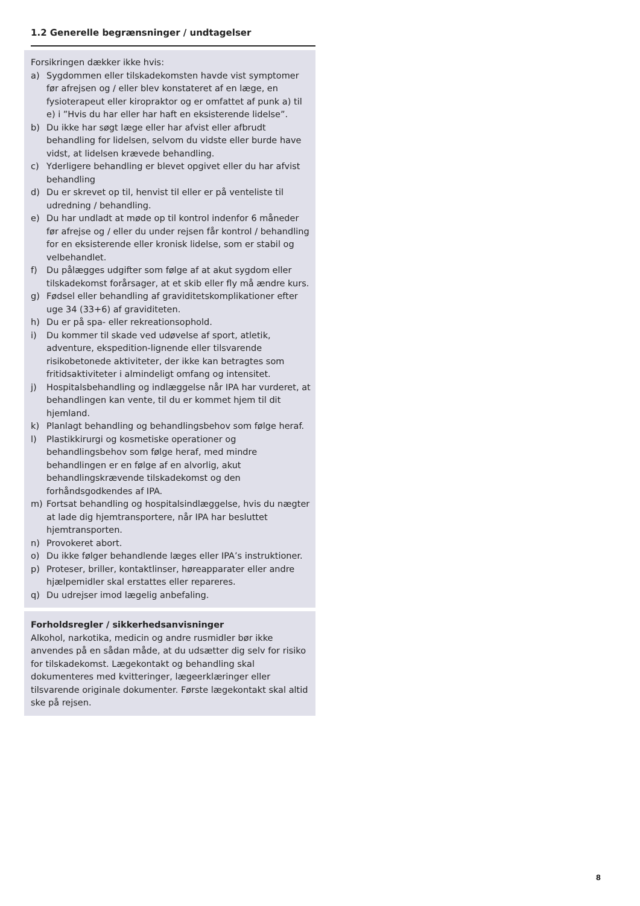1.2 Generelle begrænsninger / undtagelser
Forsikringen dækker ikke hvis:
a) Sygdommen eller tilskadekomsten havde vist symptomer før afrejsen og / eller blev konstateret af en læge, en fysioterapeut eller kiropraktor og er omfattet af punk a) til e) i ”Hvis du har eller har haft en eksisterende lidelse”.
b) Du ikke har søgt læge eller har afvist eller afbrudt behandling for lidelsen, selvom du vidste eller burde have vidst, at lidelsen krævede behandling.
c) Yderligere behandling er blevet opgivet eller du har afvist behandling
d) Du er skrevet op til, henvist til eller er på venteliste til udredning / behandling.
e) Du har undladt at møde op til kontrol indenfor 6 måneder før afrejse og / eller du under rejsen får kontrol / behandling for en eksisterende eller kronisk lidelse, som er stabil og velbehandlet.
f) Du pålægges udgifter som følge af at akut sygdom eller tilskadekomst forårsager, at et skib eller fly må ændre kurs.
g) Fødsel eller behandling af graviditetskomplikationer efter uge 34 (33+6) af graviditeten.
h) Du er på spa- eller rekreationsophold.
i) Du kommer til skade ved udøvelse af sport, atletik, adventure, ekspedition-lignende eller tilsvarende risikobetonede aktiviteter, der ikke kan betragtes som fritidsaktiviteter i almindeligt omfang og intensitet.
j) Hospitalsbehandling og indlæggelse når IPA har vurderet, at behandlingen kan vente, til du er kommet hjem til dit hjemland.
k) Planlagt behandling og behandlingsbehov som følge heraf.
l) Plastikkirurgi og kosmetiske operationer og behandlingsbehov som følge heraf, med mindre behandlingen er en følge af en alvorlig, akut behandlingskrævende tilskadekomst og den forhåndsgodkendes af IPA.
m) Fortsat behandling og hospitalsindlæggelse, hvis du nægter at lade dig hjemtransportere, når IPA har besluttet hjemtransporten.
n) Provokeret abort.
o) Du ikke følger behandlende læges eller IPA’s instruktioner.
p) Proteser, briller, kontaktlinser, høreapparater eller andre hjælpemidler skal erstattes eller repareres.
q) Du udrejser imod lægelig anbefaling.
Forholdsregler / sikkerhedsanvisninger
Alkohol, narkotika, medicin og andre rusmidler bør ikke anvendes på en sådan måde, at du udsætter dig selv for risiko for tilskadekomst. Lægekontakt og behandling skal dokumenteres med kvitteringer, lægeerklæringer eller tilsvarende originale dokumenter. Første lægekontakt skal altid ske på rejsen.
8